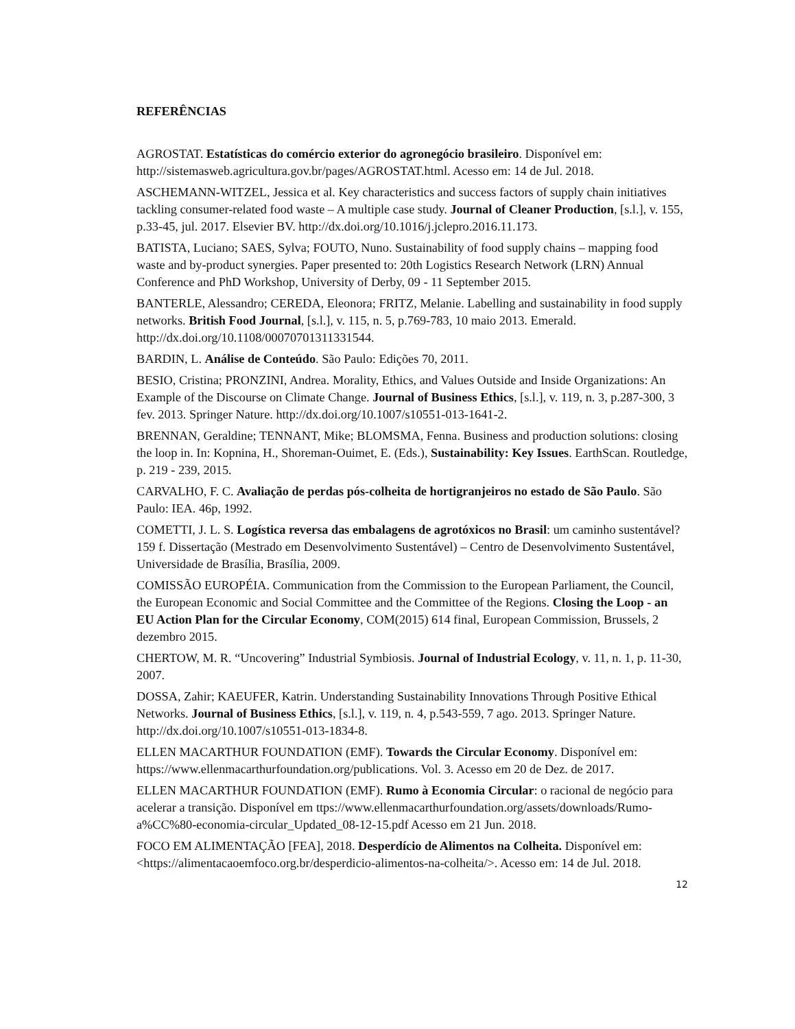REFERÊNCIAS
AGROSTAT. Estatísticas do comércio exterior do agronegócio brasileiro. Disponível em: http://sistemasweb.agricultura.gov.br/pages/AGROSTAT.html. Acesso em: 14 de Jul. 2018.
ASCHEMANN-WITZEL, Jessica et al. Key characteristics and success factors of supply chain initiatives tackling consumer-related food waste – A multiple case study. Journal of Cleaner Production, [s.l.], v. 155, p.33-45, jul. 2017. Elsevier BV. http://dx.doi.org/10.1016/j.jclepro.2016.11.173.
BATISTA, Luciano; SAES, Sylva; FOUTO, Nuno. Sustainability of food supply chains – mapping food waste and by-product synergies. Paper presented to: 20th Logistics Research Network (LRN) Annual Conference and PhD Workshop, University of Derby, 09 - 11 September 2015.
BANTERLE, Alessandro; CEREDA, Eleonora; FRITZ, Melanie. Labelling and sustainability in food supply networks. British Food Journal, [s.l.], v. 115, n. 5, p.769-783, 10 maio 2013. Emerald. http://dx.doi.org/10.1108/00070701311331544.
BARDIN, L. Análise de Conteúdo. São Paulo: Edições 70, 2011.
BESIO, Cristina; PRONZINI, Andrea. Morality, Ethics, and Values Outside and Inside Organizations: An Example of the Discourse on Climate Change. Journal of Business Ethics, [s.l.], v. 119, n. 3, p.287-300, 3 fev. 2013. Springer Nature. http://dx.doi.org/10.1007/s10551-013-1641-2.
BRENNAN, Geraldine; TENNANT, Mike; BLOMSMA, Fenna. Business and production solutions: closing the loop in. In: Kopnina, H., Shoreman-Ouimet, E. (Eds.), Sustainability: Key Issues. EarthScan. Routledge, p. 219 - 239, 2015.
CARVALHO, F. C. Avaliação de perdas pós-colheita de hortigranjeiros no estado de São Paulo. São Paulo: IEA. 46p, 1992.
COMETTI, J. L. S. Logística reversa das embalagens de agrotóxicos no Brasil: um caminho sustentável? 159 f. Dissertação (Mestrado em Desenvolvimento Sustentável) – Centro de Desenvolvimento Sustentável, Universidade de Brasília, Brasília, 2009.
COMISSÃO EUROPÉIA. Communication from the Commission to the European Parliament, the Council, the European Economic and Social Committee and the Committee of the Regions. Closing the Loop - an EU Action Plan for the Circular Economy, COM(2015) 614 final, European Commission, Brussels, 2 dezembro 2015.
CHERTOW, M. R. “Uncovering” Industrial Symbiosis. Journal of Industrial Ecology, v. 11, n. 1, p. 11-30, 2007.
DOSSA, Zahir; KAEUFER, Katrin. Understanding Sustainability Innovations Through Positive Ethical Networks. Journal of Business Ethics, [s.l.], v. 119, n. 4, p.543-559, 7 ago. 2013. Springer Nature. http://dx.doi.org/10.1007/s10551-013-1834-8.
ELLEN MACARTHUR FOUNDATION (EMF). Towards the Circular Economy. Disponível em: https://www.ellenmacarthurfoundation.org/publications. Vol. 3. Acesso em 20 de Dez. de 2017.
ELLEN MACARTHUR FOUNDATION (EMF). Rumo à Economia Circular: o racional de negócio para acelerar a transição. Disponível em ttps://www.ellenmacarthurfoundation.org/assets/downloads/Rumo-a%CC%80-economia-circular_Updated_08-12-15.pdf Acesso em 21 Jun. 2018.
FOCO EM ALIMENTAÇÃO [FEA], 2018. Desperdício de Alimentos na Colheita. Disponível em: <https://alimentacaoemfoco.org.br/desperdicio-alimentos-na-colheita/>. Acesso em: 14 de Jul. 2018.
12